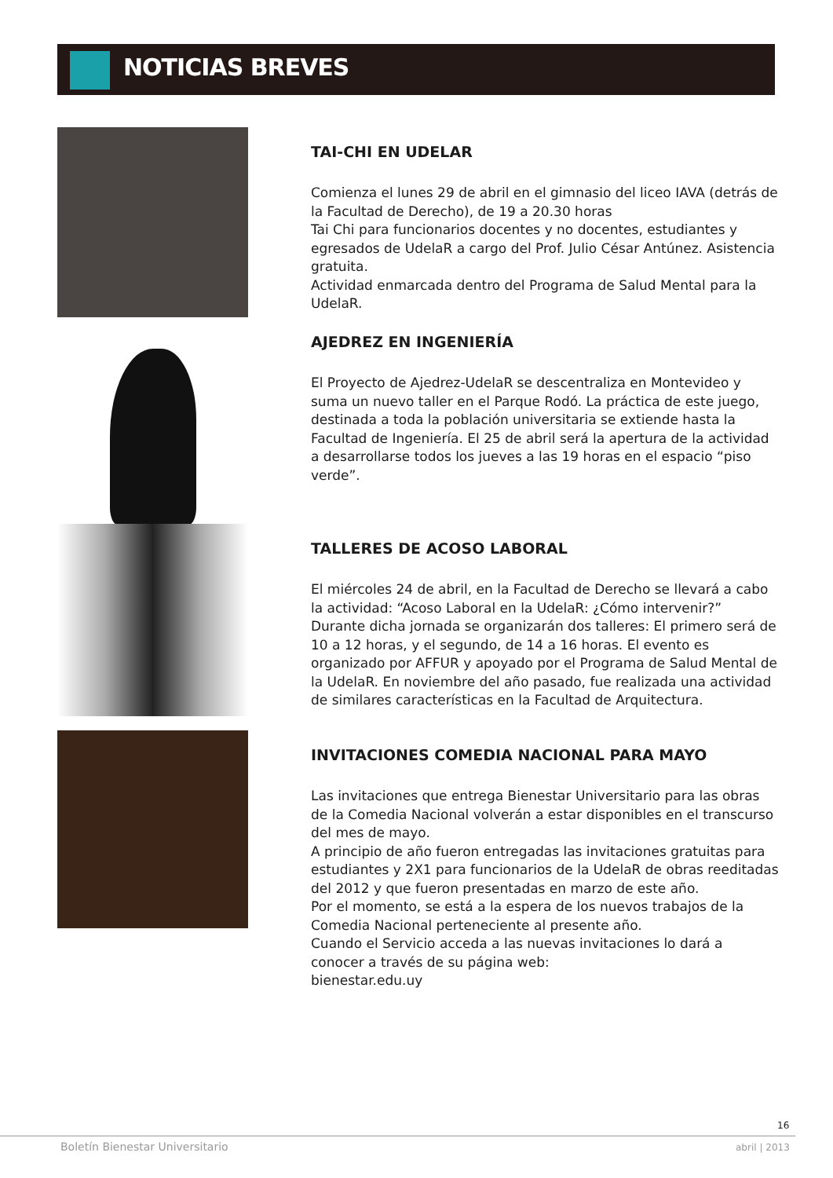NOTICIAS BREVES
TAI-CHI EN UDELAR
Comienza el lunes 29 de abril en el gimnasio del liceo IAVA (detrás de la Facultad de Derecho), de 19 a 20.30 horas
Tai Chi para funcionarios docentes y no docentes, estudiantes y egresados de UdelaR a cargo del Prof. Julio César Antúnez. Asistencia gratuita.
Actividad enmarcada dentro del Programa de Salud Mental para la UdelaR.
AJEDREZ EN INGENIERÍA
El Proyecto de Ajedrez-UdelaR se descentraliza en Montevideo y suma un nuevo taller en el Parque Rodó. La práctica de este juego, destinada a toda la población universitaria se extiende hasta la Facultad de Ingeniería. El 25 de abril será la apertura de la actividad a desarrollarse todos los jueves a las 19 horas en el espacio “piso verde”.
TALLERES DE ACOSO LABORAL
El miércoles 24 de abril, en la Facultad de Derecho se llevará a cabo la actividad: “Acoso Laboral en la UdelaR: ¿Cómo intervenir?”
Durante dicha jornada se organizarán dos talleres: El primero será de 10 a 12 horas, y el segundo, de 14 a 16 horas. El evento es organizado por AFFUR y apoyado por el Programa de Salud Mental de la UdelaR. En noviembre del año pasado, fue realizada una actividad de similares características en la Facultad de Arquitectura.
INVITACIONES COMEDIA NACIONAL PARA MAYO
Las invitaciones que entrega Bienestar Universitario para las obras de la Comedia Nacional volverán a estar disponibles en el transcurso del mes de mayo.
A principio de año fueron entregadas las invitaciones gratuitas para estudiantes y 2X1 para funcionarios de la UdelaR de obras reeditadas del 2012 y que fueron presentadas en marzo de este año.
Por el momento, se está a la espera de los nuevos trabajos de la Comedia Nacional perteneciente al presente año.
Cuando el Servicio acceda a las nuevas invitaciones lo dará a conocer a través de su página web:
bienestar.edu.uy
16
Boletín Bienestar Universitario
abril | 2013